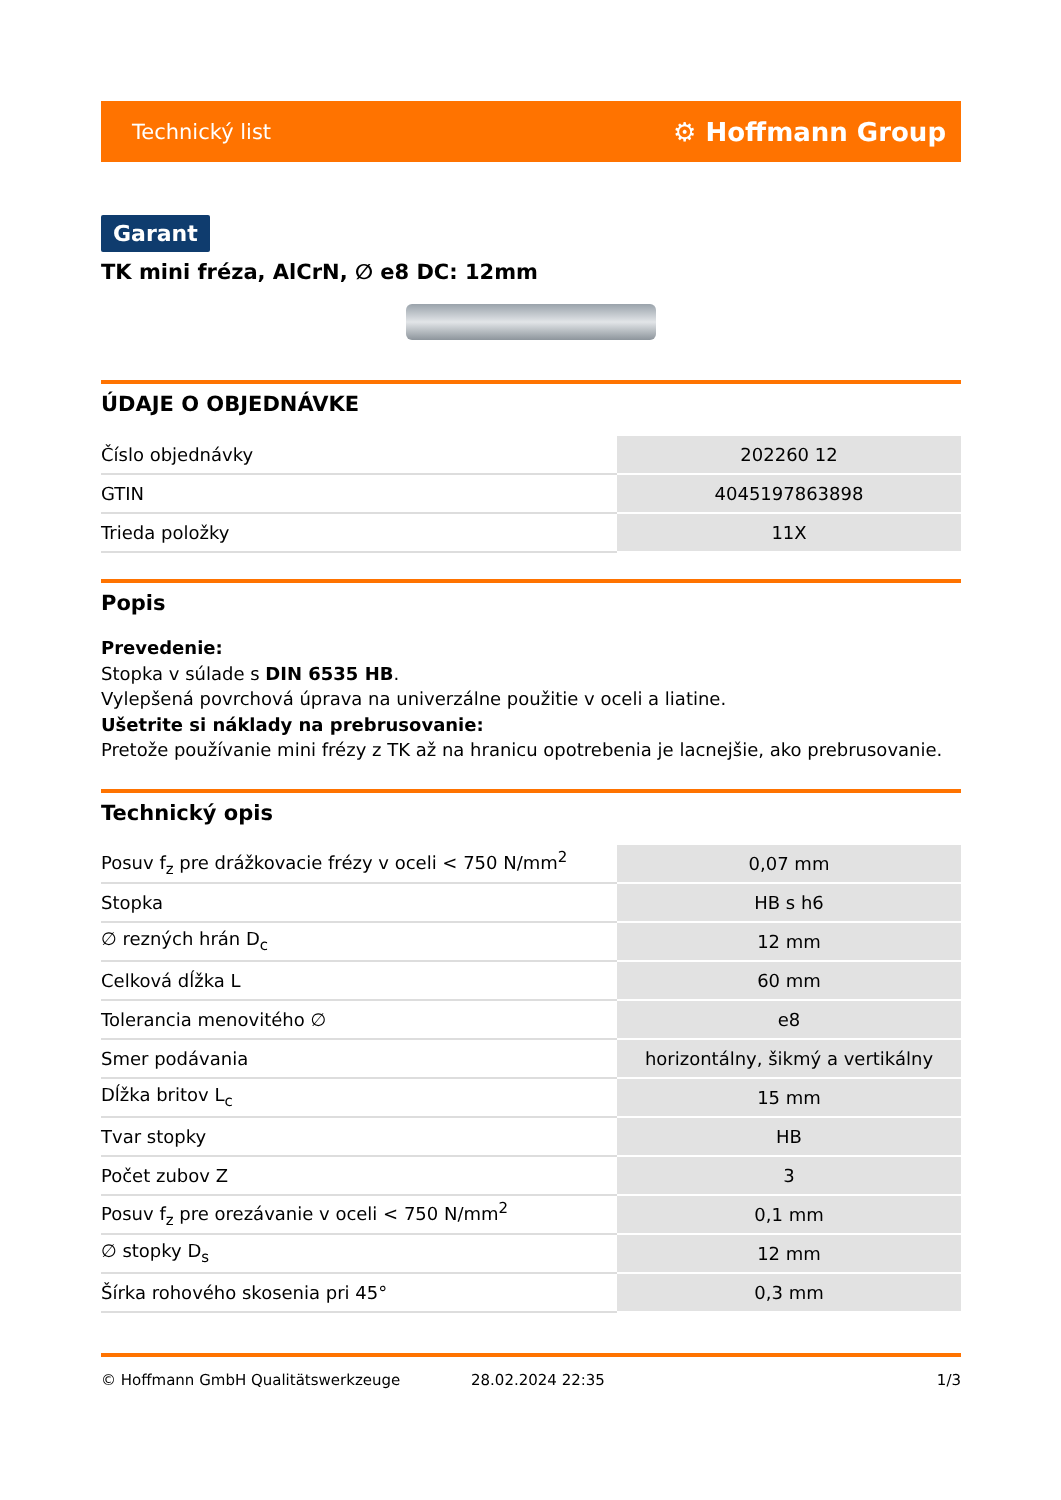Technický list ⚙ Hoffmann Group
Garant
TK mini fréza, AlCrN, ∅ e8 DC: 12mm
ÚDAJE O OBJEDNÁVKE
| Číslo objednávky | 202260 12 |
| GTIN | 4045197863898 |
| Trieda položky | 11X |
Popis
Prevedenie:
Stopka v súlade s DIN 6535 HB.
Vylepšená povrchová úprava na univerzálne použitie v oceli a liatine.
Ušetrite si náklady na prebrusovanie:
Pretože používanie mini frézy z TK až na hranicu opotrebenia je lacnejšie, ako prebrusovanie.
Technický opis
| Posuv f<sub>z</sub> pre drážkovacie frézy v oceli < 750 N/mm<sup>2</sup> | 0,07 mm |
| Stopka | HB s h6 |
| ∅ rezných hrán D<sub>c</sub> | 12 mm |
| Celková dĺžka L | 60 mm |
| Tolerancia menovitého ∅ | e8 |
| Smer podávania | horizontálny, šikmý a vertikálny |
| Dĺžka britov L<sub>c</sub> | 15 mm |
| Tvar stopky | HB |
| Počet zubov Z | 3 |
| Posuv f<sub>z</sub> pre orezávanie v oceli < 750 N/mm<sup>2</sup> | 0,1 mm |
| ∅ stopky D<sub>s</sub> | 12 mm |
| Šírka rohového skosenia pri 45° | 0,3 mm |
© Hoffmann GmbH Qualitätswerkzeuge 28.02.2024 22:35 1/3